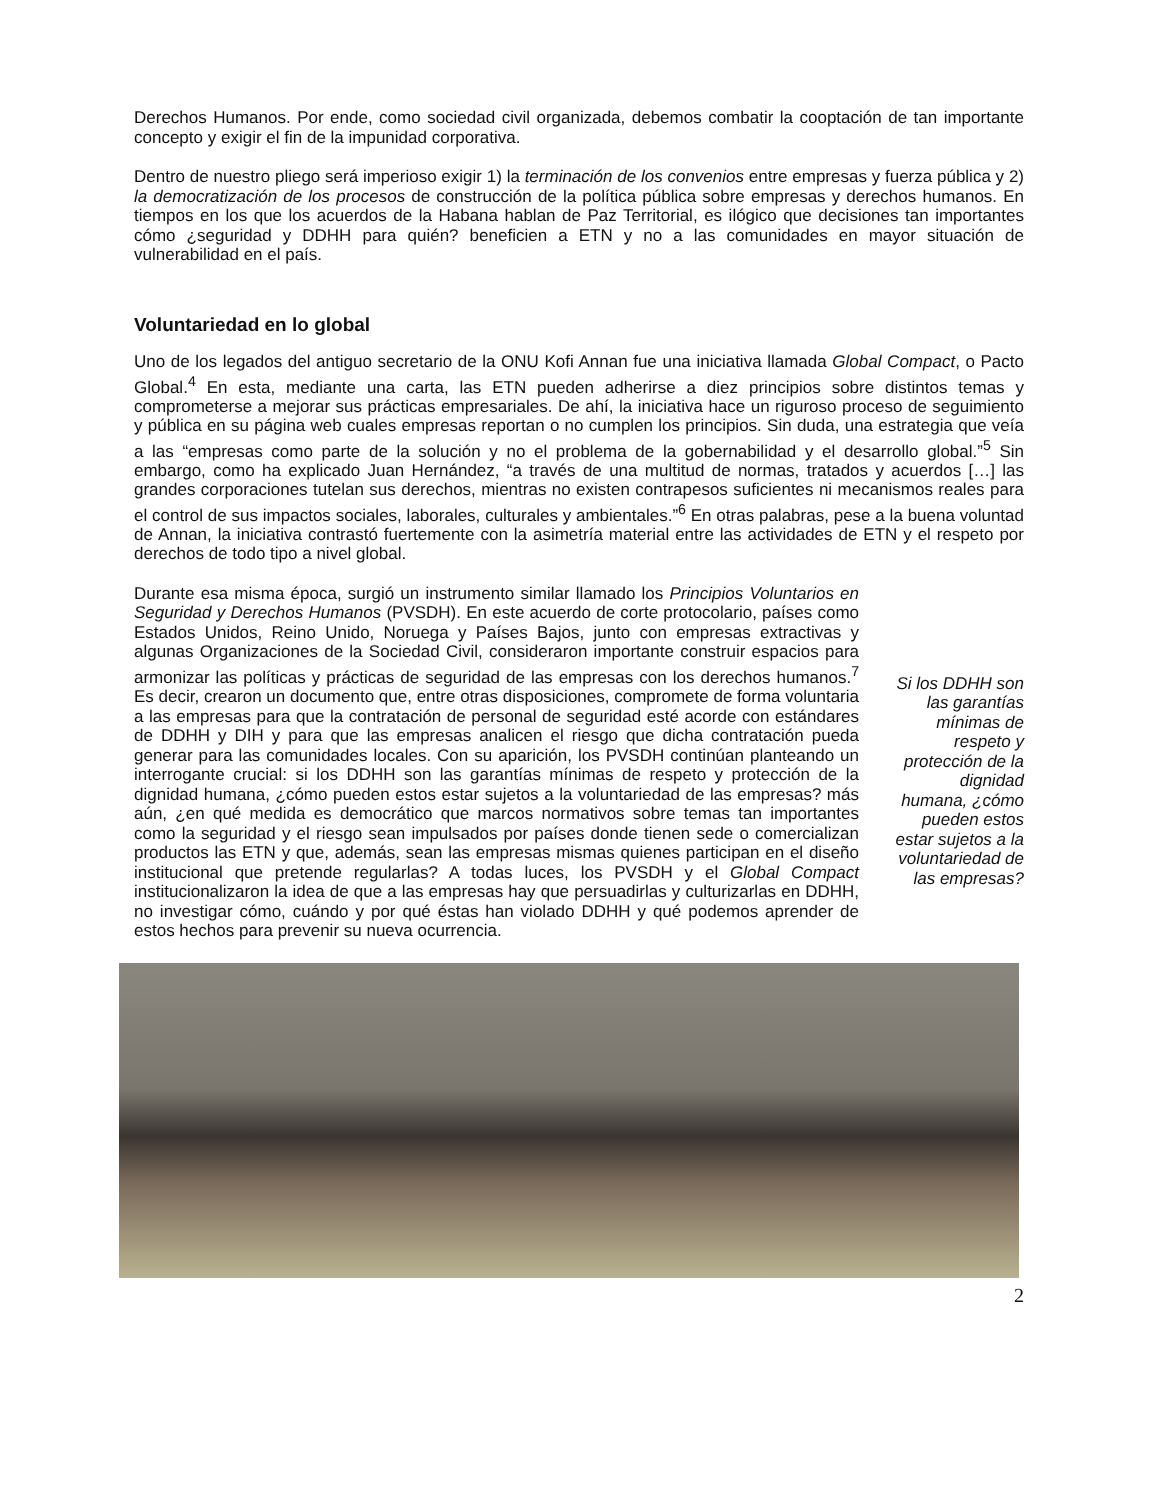Derechos Humanos. Por ende, como sociedad civil organizada, debemos combatir la cooptación de tan importante concepto y exigir el fin de la impunidad corporativa.
Dentro de nuestro pliego será imperioso exigir 1) la terminación de los convenios entre empresas y fuerza pública y 2) la democratización de los procesos de construcción de la política pública sobre empresas y derechos humanos. En tiempos en los que los acuerdos de la Habana hablan de Paz Territorial, es ilógico que decisiones tan importantes cómo ¿seguridad y DDHH para quién? beneficien a ETN y no a las comunidades en mayor situación de vulnerabilidad en el país.
Voluntariedad en lo global
Uno de los legados del antiguo secretario de la ONU Kofi Annan fue una iniciativa llamada Global Compact, o Pacto Global.<sup>4</sup> En esta, mediante una carta, las ETN pueden adherirse a diez principios sobre distintos temas y comprometerse a mejorar sus prácticas empresariales. De ahí, la iniciativa hace un riguroso proceso de seguimiento y pública en su página web cuales empresas reportan o no cumplen los principios. Sin duda, una estrategia que veía a las “empresas como parte de la solución y no el problema de la gobernabilidad y el desarrollo global.”<sup>5</sup> Sin embargo, como ha explicado Juan Hernández, “a través de una multitud de normas, tratados y acuerdos […] las grandes corporaciones tutelan sus derechos, mientras no existen contrapesos suficientes ni mecanismos reales para el control de sus impactos sociales, laborales, culturales y ambientales.”<sup>6</sup> En otras palabras, pese a la buena voluntad de Annan, la iniciativa contrastó fuertemente con la asimetría material entre las actividades de ETN y el respeto por derechos de todo tipo a nivel global.
Durante esa misma época, surgió un instrumento similar llamado los Principios Voluntarios en Seguridad y Derechos Humanos (PVSDH). En este acuerdo de corte protocolario, países como Estados Unidos, Reino Unido, Noruega y Países Bajos, junto con empresas extractivas y algunas Organizaciones de la Sociedad Civil, consideraron importante construir espacios para armonizar las políticas y prácticas de seguridad de las empresas con los derechos humanos.<sup>7</sup> Es decir, crearon un documento que, entre otras disposiciones, compromete de forma voluntaria a las empresas para que la contratación de personal de seguridad esté acorde con estándares de DDHH y DIH y para que las empresas analicen el riesgo que dicha contratación pueda generar para las comunidades locales. Con su aparición, los PVSDH continúan planteando un interrogante crucial: si los DDHH son las garantías mínimas de respeto y protección de la dignidad humana, ¿cómo pueden estos estar sujetos a la voluntariedad de las empresas? más aún, ¿en qué medida es democrático que marcos normativos sobre temas tan importantes como la seguridad y el riesgo sean impulsados por países donde tienen sede o comercializan productos las ETN y que, además, sean las empresas mismas quienes participan en el diseño institucional que pretende regularlas? A todas luces, los PVSDH y el Global Compact institucionalizaron la idea de que a las empresas hay que persuadirlas y culturizarlas en DDHH, no investigar cómo, cuándo y por qué éstas han violado DDHH y qué podemos aprender de estos hechos para prevenir su nueva ocurrencia.
Si los DDHH son las garantías mínimas de respeto y protección de la dignidad humana, ¿cómo pueden estos estar sujetos a la voluntariedad de las empresas?
2